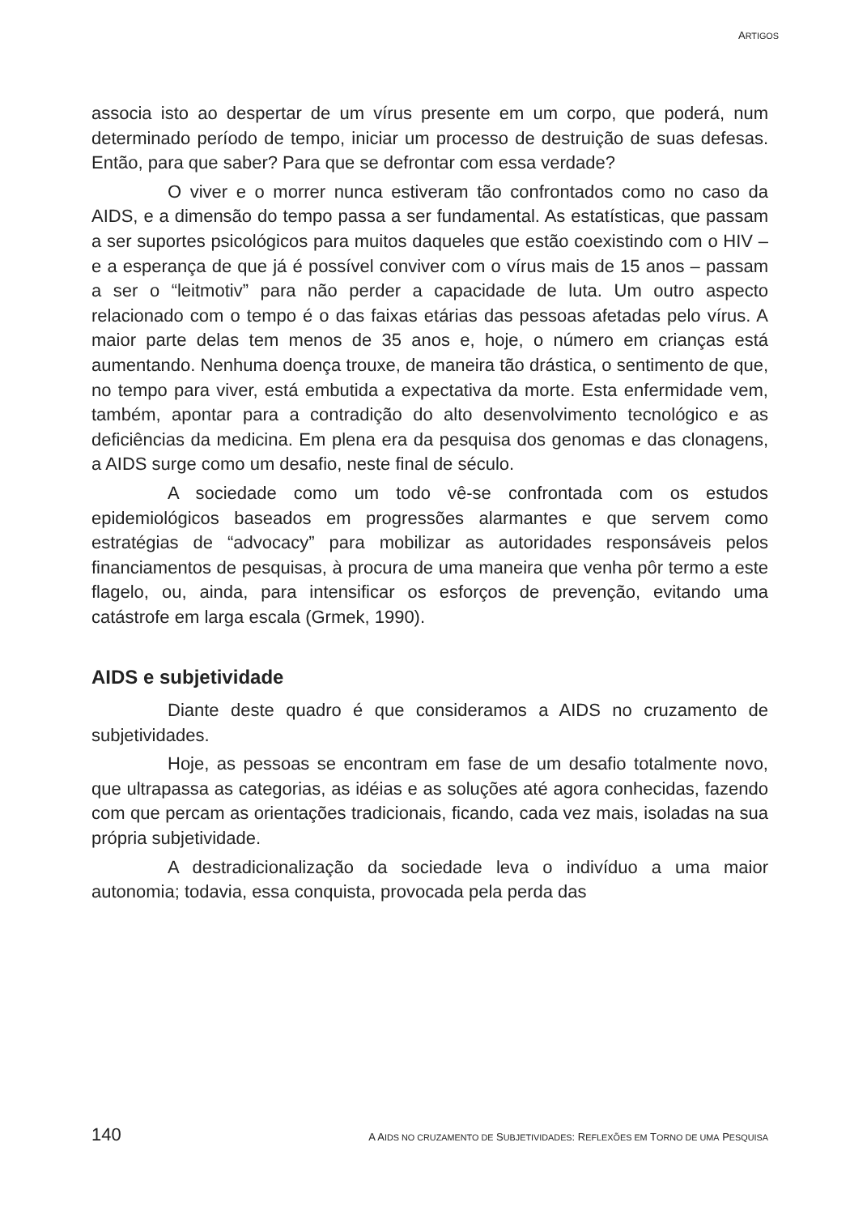ARTIGOS
associa isto ao despertar de um vírus presente em um corpo, que poderá, num determinado período de tempo, iniciar um processo de destruição de suas defesas. Então, para que saber? Para que se defrontar com essa verdade?
O viver e o morrer nunca estiveram tão confrontados como no caso da AIDS, e a dimensão do tempo passa a ser fundamental. As estatísticas, que passam a ser suportes psicológicos para muitos daqueles que estão coexistindo com o HIV – e a esperança de que já é possível conviver com o vírus mais de 15 anos – passam a ser o “leitmotiv” para não perder a capacidade de luta. Um outro aspecto relacionado com o tempo é o das faixas etárias das pessoas afetadas pelo vírus. A maior parte delas tem menos de 35 anos e, hoje, o número em crianças está aumentando. Nenhuma doença trouxe, de maneira tão drástica, o sentimento de que, no tempo para viver, está embutida a expectativa da morte. Esta enfermidade vem, também, apontar para a contradição do alto desenvolvimento tecnológico e as deficiências da medicina. Em plena era da pesquisa dos genomas e das clonagens, a AIDS surge como um desafio, neste final de século.
A sociedade como um todo vê-se confrontada com os estudos epidemiológicos baseados em progressões alarmantes e que servem como estratégias de “advocacy” para mobilizar as autoridades responsáveis pelos financiamentos de pesquisas, à procura de uma maneira que venha pôr termo a este flagelo, ou, ainda, para intensificar os esforços de prevenção, evitando uma catástrofe em larga escala (Grmek, 1990).
AIDS e subjetividade
Diante deste quadro é que consideramos a AIDS no cruzamento de subjetividades.
Hoje, as pessoas se encontram em fase de um desafio totalmente novo, que ultrapassa as categorias, as idéias e as soluções até agora conhecidas, fazendo com que percam as orientações tradicionais, ficando, cada vez mais, isoladas na sua própria subjetividade.
A destradicionalização da sociedade leva o indivíduo a uma maior autonomia; todavia, essa conquista, provocada pela perda das
140 A AIDS NO CRUZAMENTO DE SUBJETIVIDADES: REFLEXÕES EM TORNO DE UMA PESQUISA